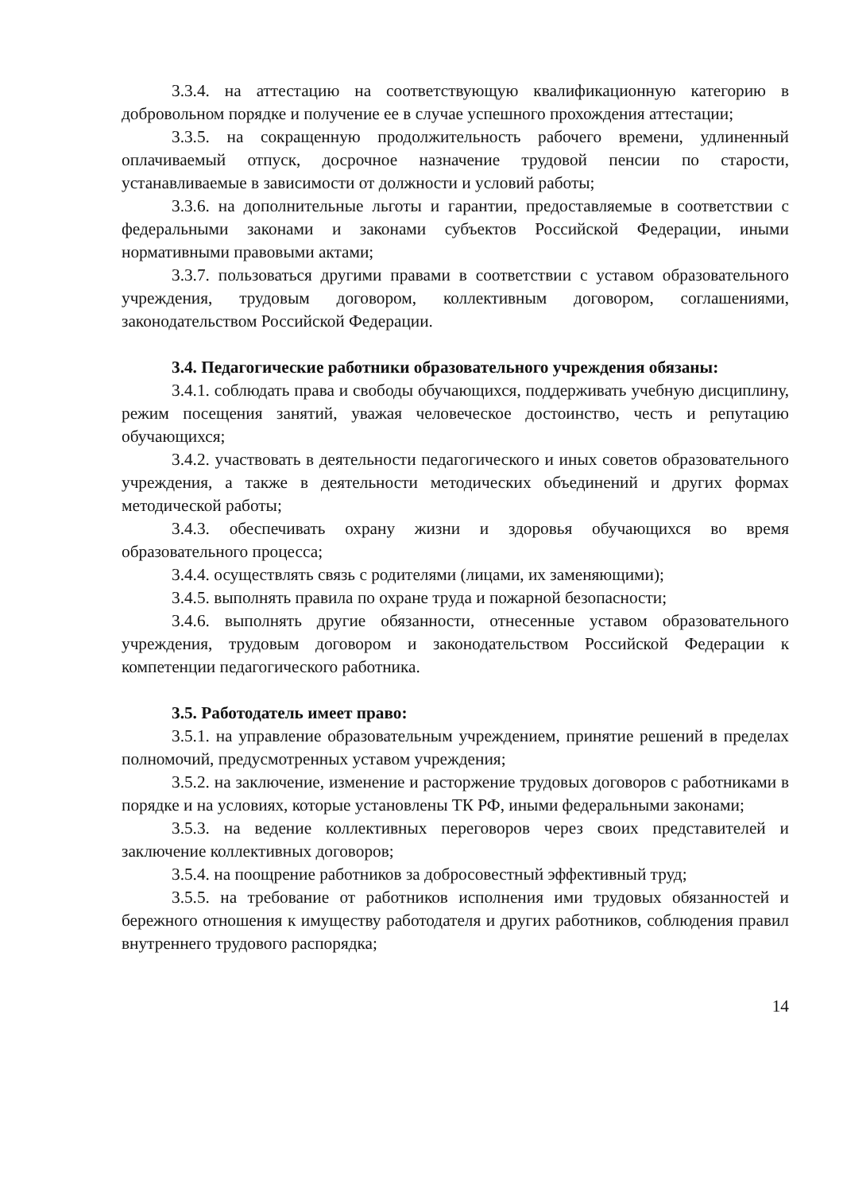3.3.4. на аттестацию на соответствующую квалификационную категорию в добровольном порядке и получение ее в случае успешного прохождения аттестации;
3.3.5. на сокращенную продолжительность рабочего времени, удлиненный оплачиваемый отпуск, досрочное назначение трудовой пенсии по старости, устанавливаемые в зависимости от должности и условий работы;
3.3.6. на дополнительные льготы и гарантии, предоставляемые в соответствии с федеральными законами и законами субъектов Российской Федерации, иными нормативными правовыми актами;
3.3.7. пользоваться другими правами в соответствии с уставом образовательного учреждения, трудовым договором, коллективным договором, соглашениями, законодательством Российской Федерации.
3.4. Педагогические работники образовательного учреждения обязаны:
3.4.1. соблюдать права и свободы обучающихся, поддерживать учебную дисциплину, режим посещения занятий, уважая человеческое достоинство, честь и репутацию обучающихся;
3.4.2. участвовать в деятельности педагогического и иных советов образовательного учреждения, а также в деятельности методических объединений и других формах методической работы;
3.4.3. обеспечивать охрану жизни и здоровья обучающихся во время образовательного процесса;
3.4.4. осуществлять связь с родителями (лицами, их заменяющими);
3.4.5. выполнять правила по охране труда и пожарной безопасности;
3.4.6. выполнять другие обязанности, отнесенные уставом образовательного учреждения, трудовым договором и законодательством Российской Федерации к компетенции педагогического работника.
3.5. Работодатель имеет право:
3.5.1. на управление образовательным учреждением, принятие решений в пределах полномочий, предусмотренных уставом учреждения;
3.5.2. на заключение, изменение и расторжение трудовых договоров с работниками в порядке и на условиях, которые установлены ТК РФ, иными федеральными законами;
3.5.3. на ведение коллективных переговоров через своих представителей и заключение коллективных договоров;
3.5.4. на поощрение работников за добросовестный эффективный труд;
3.5.5. на требование от работников исполнения ими трудовых обязанностей и бережного отношения к имуществу работодателя и других работников, соблюдения правил внутреннего трудового распорядка;
14